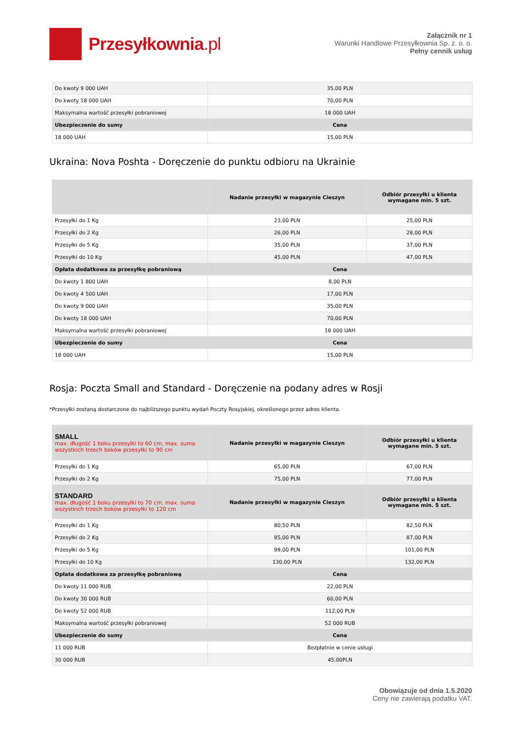Przesyłkownia.pl
Załącznik nr 1
Warunki Handlowe Przesyłkownia Sp. z. o. o.
Pełny cennik usług
| Do kwoty 9 000 UAH | 35,00 PLN |
| Do kwoty 18 000 UAH | 70,00 PLN |
| Maksymalna wartość przesyłki pobraniowej | 18 000 UAH |
| Ubezpieczenie do sumy | Cena |
| 18 000 UAH | 15,00 PLN |
Ukraina: Nova Poshta - Doręczenie do punktu odbioru na Ukrainie
| | Nadanie przesyłki w magazynie Cieszyn | Odbiór przesyłki u klienta wymagane min. 5 szt. |
| --- | --- | --- |
| Przesyłki do 1 Kg | 23,00 PLN | 25,00 PLN |
| Przesyłki do 2 Kg | 26,00 PLN | 28,00 PLN |
| Przesyłki do 5 Kg | 35,00 PLN | 37,00 PLN |
| Przesyłki do 10 Kg | 45,00 PLN | 47,00 PLN |
| Opłata dodatkowa za przesyłkę pobraniową | Cena | |
| Do kwoty 1 800 UAH | 8,00 PLN | |
| Do kwoty 4 500 UAH | 17,00 PLN | |
| Do kwoty 9 000 UAH | 35,00 PLN | |
| Do kwoty 18 000 UAH | 70,00 PLN | |
| Maksymalna wartość przesyłki pobraniowej | 18 000 UAH | |
| Ubezpieczenie do sumy | Cena | |
| 18 000 UAH | 15,00 PLN | |
Rosja: Poczta Small and Standard - Doręczenie na podany adres w Rosji
*Przesyłki zostaną dostarczone do najbliższego punktu wydań Poczty Rosyjskiej, określonego przez adres klienta.
| SMALL max. długość 1 boku przesyłki to 60 cm, max. suma wszystkich trzech boków przesyłki to 90 cm | Nadanie przesyłki w magazynie Cieszyn | Odbiór przesyłki u klienta wymagane min. 5 szt. |
| --- | --- | --- |
| Przesyłki do 1 Kg | 65,00 PLN | 67,00 PLN |
| Przesyłki do 2 Kg | 75,00 PLN | 77,00 PLN |
| STANDARD max. długość 1 boku przesyłki to 70 cm, max. suma wszystkich trzech boków przesyłki to 120 cm | Nadanie przesyłki w magazynie Cieszyn | Odbiór przesyłki u klienta wymagane min. 5 szt. |
| Przesyłki do 1 Kg | 80,50 PLN | 82,50 PLN |
| Przesyłki do 2 Kg | 85,00 PLN | 87,00 PLN |
| Przesyłki do 5 Kg | 99,00 PLN | 101,00 PLN |
| Przesyłki do 10 Kg | 130,00 PLN | 132,00 PLN |
| Opłata dodatkowa za przesyłkę pobraniową | Cena | |
| Do kwoty 11 000 RUB | 22,00 PLN | |
| Do kwoty 30 000 RUB | 60,00 PLN | |
| Do kwoty 52 000 RUB | 112,00 PLN | |
| Maksymalna wartość przesyłki pobraniowej | 52 000 RUB | |
| Ubezpieczenie do sumy | Cena | |
| 11 000 RUB | Bezpłatnie w cenie usługi | |
| 30 000 RUB | 45,00PLN | |
Obowiązuje od dnia 1.5.2020
Ceny nie zawierają podatku VAT.